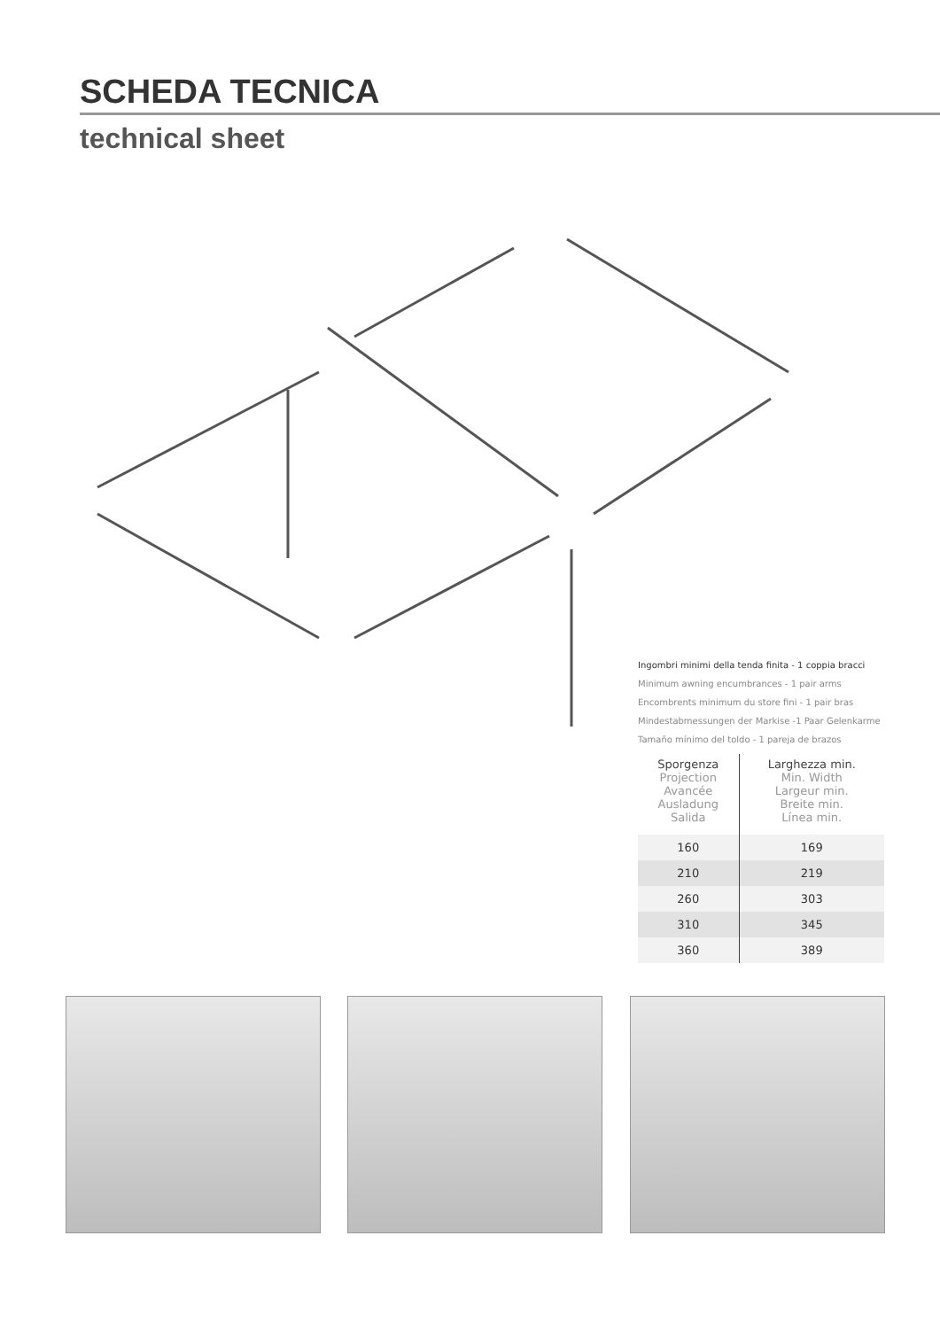SCHEDA TECNICA
technical sheet
Ingombri minimi della tenda finita - 1 coppia bracci
Minimum awning encumbrances - 1 pair arms
Encombrents minimum du store fini - 1 pair bras
Mindestabmessungen der Markise -1 Paar Gelenkarme
Tamaño mínimo del toldo - 1 pareja de brazos
| Sporgenza Projection Avancée Ausladung Salida | Larghezza min. Min. Width Largeur min. Breite min. Línea min. |
| --- | --- |
| 160 | 169 |
| 210 | 219 |
| 260 | 303 |
| 310 | 345 |
| 360 | 389 |